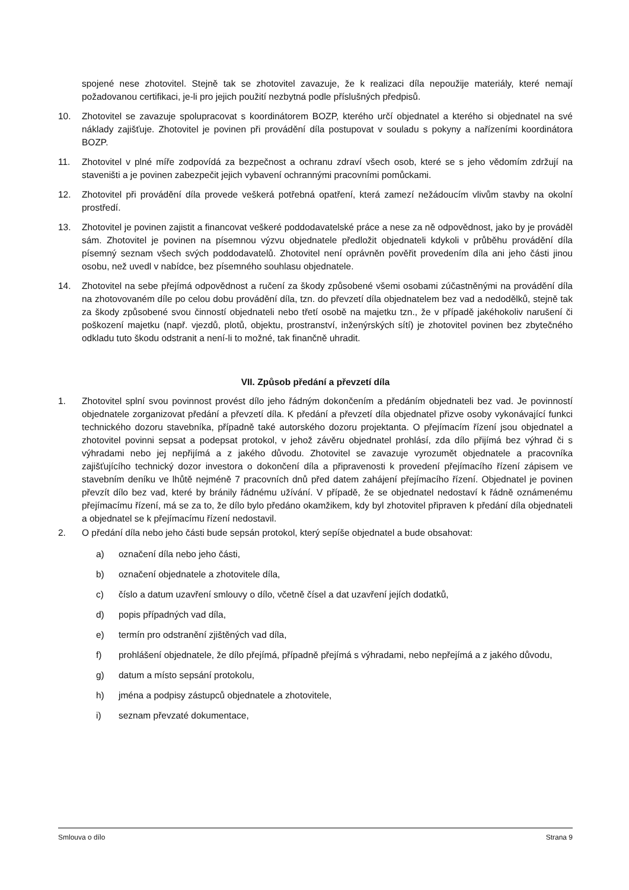spojené nese zhotovitel. Stejně tak se zhotovitel zavazuje, že k realizaci díla nepoužije materiály, které nemají požadovanou certifikaci, je-li pro jejich použití nezbytná podle příslušných předpisů.
10. Zhotovitel se zavazuje spolupracovat s koordinátorem BOZP, kterého určí objednatel a kterého si objednatel na své náklady zajišťuje. Zhotovitel je povinen při provádění díla postupovat v souladu s pokyny a nařízeními koordinátora BOZP.
11. Zhotovitel v plné míře zodpovídá za bezpečnost a ochranu zdraví všech osob, které se s jeho vědomím zdržují na staveništi a je povinen zabezpečit jejich vybavení ochrannými pracovními pomůckami.
12. Zhotovitel při provádění díla provede veškerá potřebná opatření, která zamezí nežádoucím vlivům stavby na okolní prostředí.
13. Zhotovitel je povinen zajistit a financovat veškeré poddodavatelské práce a nese za ně odpovědnost, jako by je prováděl sám. Zhotovitel je povinen na písemnou výzvu objednatele předložit objednateli kdykoli v průběhu provádění díla písemný seznam všech svých poddodavatelů. Zhotovitel není oprávněn pověřit provedením díla ani jeho části jinou osobu, než uvedl v nabídce, bez písemného souhlasu objednatele.
14. Zhotovitel na sebe přejímá odpovědnost a ručení za škody způsobené všemi osobami zúčastněnými na provádění díla na zhotovovaném díle po celou dobu provádění díla, tzn. do převzetí díla objednatelem bez vad a nedodělků, stejně tak za škody způsobené svou činností objednateli nebo třetí osobě na majetku tzn., že v případě jakéhokoliv narušení či poškození majetku (např. vjezdů, plotů, objektu, prostranství, inženýrských sítí) je zhotovitel povinen bez zbytečného odkladu tuto škodu odstranit a není-li to možné, tak finančně uhradit.
VII. Způsob předání a převzetí díla
1. Zhotovitel splní svou povinnost provést dílo jeho řádným dokončením a předáním objednateli bez vad. Je povinností objednatele zorganizovat předání a převzetí díla. K předání a převzetí díla objednatel přizve osoby vykonávající funkci technického dozoru stavebníka, případně také autorského dozoru projektanta. O přejímacím řízení jsou objednatel a zhotovitel povinni sepsat a podepsat protokol, v jehož závěru objednatel prohlásí, zda dílo přijímá bez výhrad či s výhradami nebo jej nepřijímá a z jakého důvodu. Zhotovitel se zavazuje vyrozumět objednatele a pracovníka zajišťujícího technický dozor investora o dokončení díla a připravenosti k provedení přejímacího řízení zápisem ve stavebním deníku ve lhůtě nejméně 7 pracovních dnů před datem zahájení přejímacího řízení. Objednatel je povinen převzít dílo bez vad, které by bránily řádnému užívání. V případě, že se objednatel nedostaví k řádně oznámenému přejímacímu řízení, má se za to, že dílo bylo předáno okamžikem, kdy byl zhotovitel připraven k předání díla objednateli a objednatel se k přejímacímu řízení nedostavil.
2. O předání díla nebo jeho části bude sepsán protokol, který sepíše objednatel a bude obsahovat:
a) označení díla nebo jeho části,
b) označení objednatele a zhotovitele díla,
c) číslo a datum uzavření smlouvy o dílo, včetně čísel a dat uzavření jejích dodatků,
d) popis případných vad díla,
e) termín pro odstranění zjištěných vad díla,
f) prohlášení objednatele, že dílo přejímá, případně přejímá s výhradami, nebo nepřejímá a z jakého důvodu,
g) datum a místo sepsání protokolu,
h) jména a podpisy zástupců objednatele a zhotovitele,
i) seznam převzaté dokumentace,
Smlouva o dílo Strana 9